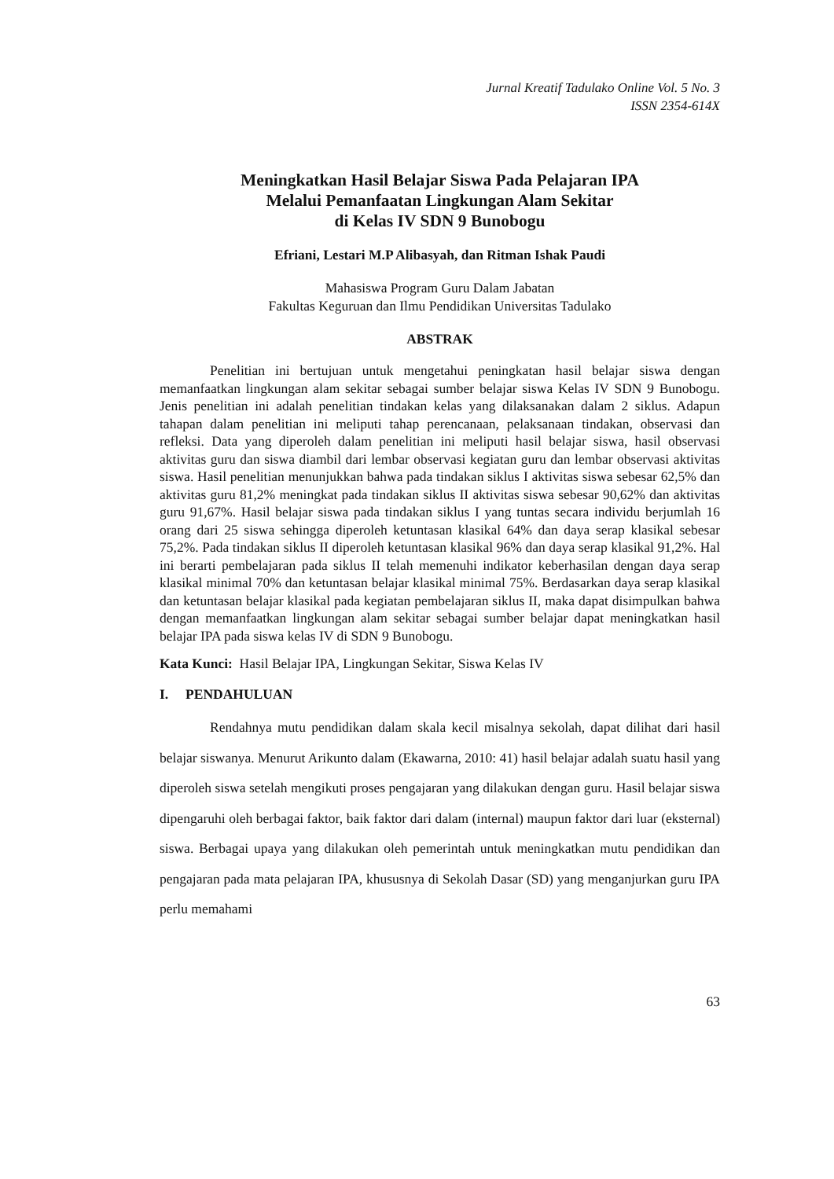Jurnal Kreatif Tadulako Online Vol. 5 No. 3
ISSN 2354-614X
Meningkatkan Hasil Belajar Siswa Pada Pelajaran IPA
Melalui Pemanfaatan Lingkungan Alam Sekitar
di Kelas IV SDN 9 Bunobogu
Efriani, Lestari M.P Alibasyah, dan Ritman Ishak Paudi
Mahasiswa Program Guru Dalam Jabatan
Fakultas Keguruan dan Ilmu Pendidikan Universitas Tadulako
ABSTRAK
Penelitian ini bertujuan untuk mengetahui peningkatan hasil belajar siswa dengan memanfaatkan lingkungan alam sekitar sebagai sumber belajar siswa Kelas IV SDN 9 Bunobogu. Jenis penelitian ini adalah penelitian tindakan kelas yang dilaksanakan dalam 2 siklus. Adapun tahapan dalam penelitian ini meliputi tahap perencanaan, pelaksanaan tindakan, observasi dan refleksi. Data yang diperoleh dalam penelitian ini meliputi hasil belajar siswa, hasil observasi aktivitas guru dan siswa diambil dari lembar observasi kegiatan guru dan lembar observasi aktivitas siswa. Hasil penelitian menunjukkan bahwa pada tindakan siklus I aktivitas siswa sebesar 62,5% dan aktivitas guru 81,2% meningkat pada tindakan siklus II aktivitas siswa sebesar 90,62% dan aktivitas guru 91,67%. Hasil belajar siswa pada tindakan siklus I yang tuntas secara individu berjumlah 16 orang dari 25 siswa sehingga diperoleh ketuntasan klasikal 64% dan daya serap klasikal sebesar 75,2%. Pada tindakan siklus II diperoleh ketuntasan klasikal 96% dan daya serap klasikal 91,2%. Hal ini berarti pembelajaran pada siklus II telah memenuhi indikator keberhasilan dengan daya serap klasikal minimal 70% dan ketuntasan belajar klasikal minimal 75%. Berdasarkan daya serap klasikal dan ketuntasan belajar klasikal pada kegiatan pembelajaran siklus II, maka dapat disimpulkan bahwa dengan memanfaatkan lingkungan alam sekitar sebagai sumber belajar dapat meningkatkan hasil belajar IPA pada siswa kelas IV di SDN 9 Bunobogu.
Kata Kunci: Hasil Belajar IPA, Lingkungan Sekitar, Siswa Kelas IV
I. PENDAHULUAN
Rendahnya mutu pendidikan dalam skala kecil misalnya sekolah, dapat dilihat dari hasil belajar siswanya. Menurut Arikunto dalam (Ekawarna, 2010: 41) hasil belajar adalah suatu hasil yang diperoleh siswa setelah mengikuti proses pengajaran yang dilakukan dengan guru. Hasil belajar siswa dipengaruhi oleh berbagai faktor, baik faktor dari dalam (internal) maupun faktor dari luar (eksternal) siswa. Berbagai upaya yang dilakukan oleh pemerintah untuk meningkatkan mutu pendidikan dan pengajaran pada mata pelajaran IPA, khususnya di Sekolah Dasar (SD) yang menganjurkan guru IPA perlu memahami
63